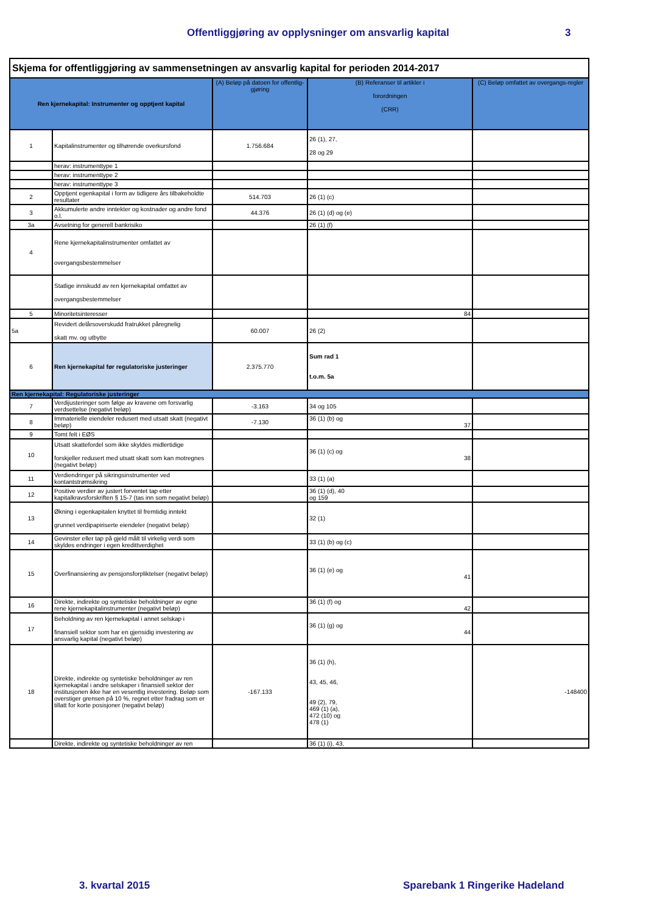Offentliggjøring av opplysninger om ansvarlig kapital 3
| Skjema for offentliggjøring av sammensetningen av ansvarlig kapital for perioden 2014-2017 | | | | |
| --- | --- | --- | --- | --- |
| Ren kjernekapital: Instrumenter og opptjent kapital | | (A) Beløp på datoen for offentlig- gjøring | (B) Referanser til artikler i forordningen (CRR) | (C) Beløp omfattet av overgangs-regler |
| 1 | Kapitalinstrumenter og tilhørende overkursfond | 1.756.684 | 26 (1), 27, 28 og 29 | |
| | herav: instrumenttype 1 | | | |
| | herav: instrumenttype 2 | | | |
| | herav: instrumenttype 3 | | | |
| 2 | Opptjent egenkapital i form av tidligere års tilbakeholdte resultater | 514.703 | 26 (1) (c) | |
| 3 | Akkumulerte andre inntekter og kostnader og andre fond o.l. | 44.376 | 26 (1) (d) og (e) | |
| 3a | Avsetning for generell bankrisiko | | 26 (1) (f) | |
| 4 | Rene kjernekapitalinstrumenter omfattet av overgangsbestemmelser | | | |
| | Statlige innskudd av ren kjernekapital omfattet av overgangsbestemmelser | | | |
| 5 | Minoritetsinteresser | | 84 | |
| 5a | Revidert delårsoverskudd fratrukket påregnelig skatt mv. og utbytte | 60.007 | 26 (2) | |
| 6 | Ren kjernekapital før regulatoriske justeringer | 2.375.770 | Sum rad 1 t.o.m. 5a | |
| Ren kjernekapital: Regulatoriske justeringer | | | | |
| 7 | Verdijusteringer som følge av kravene om forsvarlig verdsettelse (negativt beløp) | -3.163 | 34 og 105 | |
| 8 | Immaterielle eiendeler redusert med utsatt skatt (negativt beløp) | -7.130 | 36 (1) (b) og 37 | |
| 9 | Tomt felt i EØS | | | |
| 10 | Utsatt skattefordel som ikke skyldes midlertidige forskjeller redusert med utsatt skatt som kan motregnes (negativt beløp) | | 36 (1) (c) og 38 | |
| 11 | Verdiendringer på sikringsinstrumenter ved kontantstrømsikring | | 33 (1) (a) | |
| 12 | Positive verdier av justert forventet tap etter kapitalkravsforskriften § 15-7 (tas inn som negativt beløp) | | 36 (1) (d), 40 og 159 | |
| 13 | Økning i egenkapitalen knyttet til fremtidig inntekt grunnet verdipapiriserte eiendeler (negativt beløp) | | 32 (1) | |
| 14 | Gevinster eller tap på gjeld målt til virkelig verdi som skyldes endringer i egen kredittverdighet | | 33 (1) (b) og (c) | |
| 15 | Overfinansiering av pensjonsforpliktelser (negativt beløp) | | 36 (1) (e) og 41 | |
| 16 | Direkte, indirekte og syntetiske beholdninger av egne rene kjernekapitalinstrumenter (negativt beløp) | | 36 (1) (f) og 42 | |
| 17 | Beholdning av ren kjernekapital i annet selskap i finansiell sektor som har en gjensidig investering av ansvarlig kapital (negativt beløp) | | 36 (1) (g) og 44 | |
| 18 | Direkte, indirekte og syntetiske beholdninger av ren kjernekapital i andre selskaper i finansiell sektor der institusjonen ikke har en vesentlig investering. Beløp som overstiger grensen på 10 %, regnet etter fradrag som er tillatt for korte posisjoner (negativt beløp) | -167.133 | 36 (1) (h), 43, 45, 46, 49 (2), 79, 469 (1) (a), 472 (10) og 478 (1) | -148400 |
| | Direkte, indirekte og syntetiske beholdninger av ren | | 36 (1) (i), 43, | |
3. kvartal 2015 Sparebank 1 Ringerike Hadeland